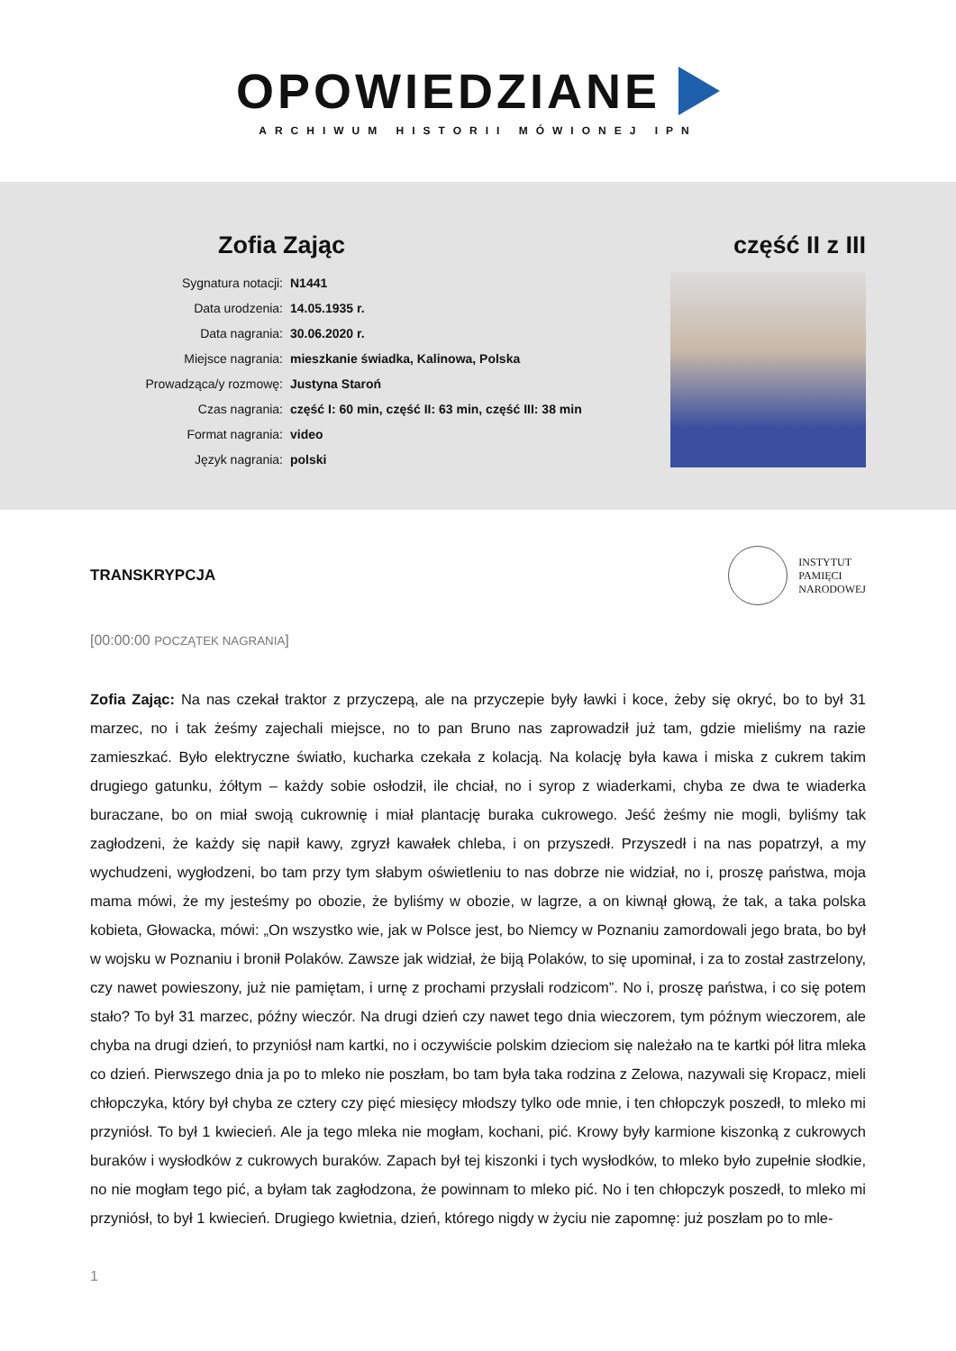OPOWIEDZIANE
ARCHIWUM HISTORII MÓWIONEJ IPN
Zofia Zając
| Sygnatura notacji: | N1441 |
| Data urodzenia: | 14.05.1935 r. |
| Data nagrania: | 30.06.2020 r. |
| Miejsce nagrania: | mieszkanie świadka, Kalinowa, Polska |
| Prowadząca/y rozmowę: | Justyna Staroń |
| Czas nagrania: | część I: 60 min, część II: 63 min, część III: 38 min |
| Format nagrania: | video |
| Język nagrania: | polski |
część II z III
TRANSKRYPCJA
INSTYTUT
PAMIĘCI
NARODOWEJ
[00:00:00 POCZĄTEK NAGRANIA]
Zofia Zając: Na nas czekał traktor z przyczepą, ale na przyczepie były ławki i koce, żeby się okryć, bo to był 31 marzec, no i tak żeśmy zajechali miejsce, no to pan Bruno nas zaprowadził już tam, gdzie mieliśmy na razie zamieszkać. Było elektryczne światło, kucharka czekała z kolacją. Na kolację była kawa i miska z cukrem takim drugiego gatunku, żółtym – każdy sobie osłodził, ile chciał, no i syrop z wiaderkami, chyba ze dwa te wiaderka buraczane, bo on miał swoją cukrownię i miał plantację buraka cukrowego. Jeść żeśmy nie mogli, byliśmy tak zagłodzeni, że każdy się napił kawy, zgryzł kawałek chleba, i on przyszedł. Przyszedł i na nas popatrzył, a my wychudzeni, wygłodzeni, bo tam przy tym słabym oświetleniu to nas dobrze nie widział, no i, proszę państwa, moja mama mówi, że my jesteśmy po obozie, że byliśmy w obozie, w lagrze, a on kiwnął głową, że tak, a taka polska kobieta, Głowacka, mówi: „On wszystko wie, jak w Polsce jest, bo Niemcy w Poznaniu zamordowali jego brata, bo był w wojsku w Poznaniu i bronił Polaków. Zawsze jak widział, że biją Polaków, to się upominał, i za to został zastrzelony, czy nawet powieszony, już nie pamiętam, i urnę z prochami przysłali rodzicom”. No i, proszę państwa, i co się potem stało? To był 31 marzec, późny wieczór. Na drugi dzień czy nawet tego dnia wieczorem, tym późnym wieczorem, ale chyba na drugi dzień, to przyniósł nam kartki, no i oczywiście polskim dzieciom się należało na te kartki pół litra mleka co dzień. Pierwszego dnia ja po to mleko nie poszłam, bo tam była taka rodzina z Zelowa, nazywali się Kropacz, mieli chłopczyka, który był chyba ze cztery czy pięć miesięcy młodszy tylko ode mnie, i ten chłopczyk poszedł, to mleko mi przyniósł. To był 1 kwiecień. Ale ja tego mleka nie mogłam, kochani, pić. Krowy były karmione kiszonką z cukrowych buraków i wysłodków z cukrowych buraków. Zapach był tej kiszonki i tych wysłodków, to mleko było zupełnie słodkie, no nie mogłam tego pić, a byłam tak zagłodzona, że powinnam to mleko pić. No i ten chłopczyk poszedł, to mleko mi przyniósł, to był 1 kwiecień. Drugiego kwietnia, dzień, którego nigdy w życiu nie zapomnę: już poszłam po to mle-
1